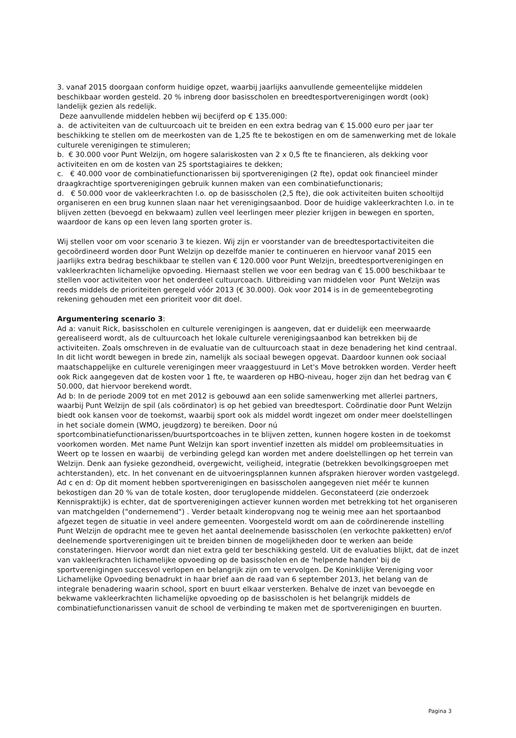3. vanaf 2015 doorgaan conform huidige opzet, waarbij jaarlijks aanvullende gemeentelijke middelen beschikbaar worden gesteld. 20 % inbreng door basisscholen en breedtesportverenigingen wordt (ook) landelijk gezien als redelijk.
Deze aanvullende middelen hebben wij becijferd op € 135.000:
a. de activiteiten van de cultuurcoach uit te breiden en een extra bedrag van € 15.000 euro per jaar ter beschikking te stellen om de meerkosten van de 1,25 fte te bekostigen en om de samenwerking met de lokale culturele verenigingen te stimuleren;
b. € 30.000 voor Punt Welzijn, om hogere salariskosten van 2 x 0,5 fte te financieren, als dekking voor activiteiten en om de kosten van 25 sportstagiaires te dekken;
c. € 40.000 voor de combinatiefunctionarissen bij sportverenigingen (2 fte), opdat ook financieel minder draagkrachtige sportverenigingen gebruik kunnen maken van een combinatiefunctionaris;
d. € 50.000 voor de vakleerkrachten l.o. op de basisscholen (2,5 fte), die ook activiteiten buiten schooltijd organiseren en een brug kunnen slaan naar het verenigingsaanbod. Door de huidige vakleerkrachten l.o. in te blijven zetten (bevoegd en bekwaam) zullen veel leerlingen meer plezier krijgen in bewegen en sporten, waardoor de kans op een leven lang sporten groter is.
Wij stellen voor om voor scenario 3 te kiezen. Wij zijn er voorstander van de breedtesportactiviteiten die gecoördineerd worden door Punt Welzijn op dezelfde manier te continueren en hiervoor vanaf 2015 een jaarlijks extra bedrag beschikbaar te stellen van € 120.000 voor Punt Welzijn, breedtesportverenigingen en vakleerkrachten lichamelijke opvoeding. Hiernaast stellen we voor een bedrag van € 15.000 beschikbaar te stellen voor activiteiten voor het onderdeel cultuurcoach. Uitbreiding van middelen voor Punt Welzijn was reeds middels de prioriteiten geregeld vóór 2013 (€ 30.000). Ook voor 2014 is in de gemeentebegroting rekening gehouden met een prioriteit voor dit doel.
Argumentering scenario 3:
Ad a: vanuit Rick, basisscholen en culturele verenigingen is aangeven, dat er duidelijk een meerwaarde gerealiseerd wordt, als de cultuurcoach het lokale culturele verenigingsaanbod kan betrekken bij de activiteiten. Zoals omschreven in de evaluatie van de cultuurcoach staat in deze benadering het kind centraal. In dit licht wordt bewegen in brede zin, namelijk als sociaal bewegen opgevat. Daardoor kunnen ook sociaal maatschappelijke en culturele verenigingen meer vraaggestuurd in Let's Move betrokken worden. Verder heeft ook Rick aangegeven dat de kosten voor 1 fte, te waarderen op HBO-niveau, hoger zijn dan het bedrag van € 50.000, dat hiervoor berekend wordt.
Ad b: In de periode 2009 tot en met 2012 is gebouwd aan een solide samenwerking met allerlei partners, waarbij Punt Welzijn de spil (als coördinator) is op het gebied van breedtesport. Coördinatie door Punt Welzijn biedt ook kansen voor de toekomst, waarbij sport ook als middel wordt ingezet om onder meer doelstellingen in het sociale domein (WMO, jeugdzorg) te bereiken. Door nú sportcombinatiefunctionarissen/buurtsportcoaches in te blijven zetten, kunnen hogere kosten in de toekomst voorkomen worden. Met name Punt Welzijn kan sport inventief inzetten als middel om probleemsituaties in Weert op te lossen en waarbij de verbinding gelegd kan worden met andere doelstellingen op het terrein van Welzijn. Denk aan fysieke gezondheid, overgewicht, veiligheid, integratie (betrekken bevolkingsgroepen met achterstanden), etc. In het convenant en de uitvoeringsplannen kunnen afspraken hierover worden vastgelegd.
Ad c en d: Op dit moment hebben sportverenigingen en basisscholen aangegeven niet méér te kunnen bekostigen dan 20 % van de totale kosten, door teruglopende middelen. Geconstateerd (zie onderzoek Kennispraktijk) is echter, dat de sportverenigingen actiever kunnen worden met betrekking tot het organiseren van matchgelden ("ondernemend") . Verder betaalt kinderopvang nog te weinig mee aan het sportaanbod afgezet tegen de situatie in veel andere gemeenten. Voorgesteld wordt om aan de coördinerende instelling Punt Welzijn de opdracht mee te geven het aantal deelnemende basisscholen (en verkochte pakketten) en/of deelnemende sportverenigingen uit te breiden binnen de mogelijkheden door te werken aan beide constateringen. Hiervoor wordt dan niet extra geld ter beschikking gesteld. Uit de evaluaties blijkt, dat de inzet van vakleerkrachten lichamelijke opvoeding op de basisscholen en de 'helpende handen' bij de sportverenigingen succesvol verlopen en belangrijk zijn om te vervolgen. De Koninklijke Vereniging voor Lichamelijke Opvoeding benadrukt in haar brief aan de raad van 6 september 2013, het belang van de integrale benadering waarin school, sport en buurt elkaar versterken. Behalve de inzet van bevoegde en bekwame vakleerkrachten lichamelijke opvoeding op de basisscholen is het belangrijk middels de combinatiefunctionarissen vanuit de school de verbinding te maken met de sportverenigingen en buurten.
Pagina 3